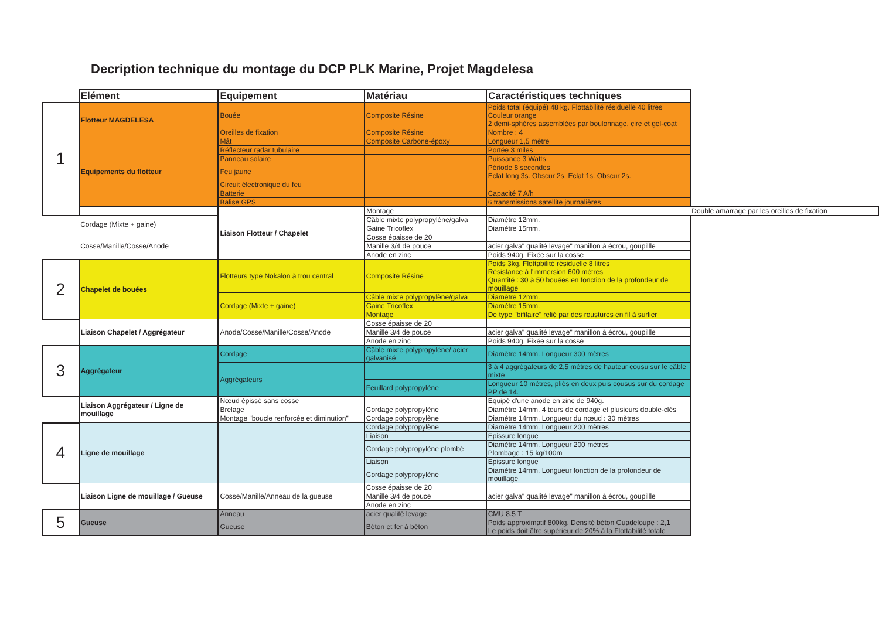Decription technique du montage du DCP PLK Marine, Projet Magdelesa
| | Elément | Equipement | Matériau | Caractéristiques techniques | |
| 1 | Flotteur MAGDELESA | Bouée | Composite Résine | Poids total (équipé) 48 kg. Flottabilité résiduelle 40 litres Couleur orange 2 demi-sphères assemblées par boulonnage, cire et gel-coat | |
| | | Oreilles de fixation | Composite Résine | Nombre : 4 | |
| | Equipements du flotteur | Mât | Composite Carbone-époxy | Longueur 1,5 mètre | |
| | | Réflecteur radar tubulaire | | Portée 3 miles | |
| | | Panneau solaire | | Puissance 3 Watts | |
| | | Feu jaune | | Période 8 secondes Eclat long 3s. Obscur 2s. Eclat 1s. Obscur 2s. | |
| | | Circuit électronique du feu | | | |
| | | Batterie | | Capacité 7 A/h | |
| | | Balise GPS | | 6 transmissions satellite journalières | |
| | | Liaison Flotteur / Chapelet | Montage | | Double amarrage par les oreilles de fixation |
| | Cordage (Mixte + gaine) | | Câble mixte polypropylène/galva | Diamètre 12mm. | |
| | | | Gaine Tricoflex | Diamètre 15mm. | |
| | Cosse/Manille/Cosse/Anode | | Cosse épaisse de 20 | | |
| | | | Manille 3/4 de pouce | acier galva" qualité levage" manillon à écrou, goupillle | |
| | | | Anode en zinc | Poids 940g. Fixée sur la cosse | |
| 2 | Chapelet de bouées | Flotteurs type Nokalon à trou central | Composite Résine | Poids 3kg. Flottabilité résiduelle 8 litres Résistance à l'immersion 600 mètres Quantité : 30 à 50 bouées en fonction de la profondeur de mouillage | |
| | | Cordage (Mixte + gaine) | Câble mixte polypropylène/galva | Diamètre 12mm. | |
| | | | Gaine Tricoflex | Diamètre 15mm. | |
| | | | Montage | De type "bifilaire" relié par des roustures en fil à surlier | |
| | Liaison Chapelet / Aggrégateur | Anode/Cosse/Manille/Cosse/Anode | Cosse épaisse de 20 | | |
| | | | Manille 3/4 de pouce | acier galva" qualité levage" manillon à écrou, goupillle | |
| | | | Anode en zinc | Poids 940g. Fixée sur la cosse | |
| 3 | Aggrégateur | Cordage | Câble mixte polypropylène/ acier galvanisé | Diamètre 14mm. Longueur 300 mètres | |
| | | Aggrégateurs | | 3 à 4 aggrégateurs de 2,5 mètres de hauteur cousu sur le câble mixte | |
| | | | Feuillard polypropylène | Longueur 10 mètres, pliés en deux puis cousus sur du cordage PP de 14. | |
| | Liaison Aggrégateur / Ligne de mouillage | Nœud épissé sans cosse | | Equipé d'une anode en zinc de 940g. | |
| | | Brelage | Cordage polypropylène | Diamètre 14mm. 4 tours de cordage et plusieurs double-clés | |
| | | Montage "boucle renforcée et diminution" | Cordage polypropylène | Diamètre 14mm. Longueur du nœud : 30 mètres | |
| 4 | Ligne de mouillage | | Cordage polypropylène | Diamètre 14mm. Longueur 200 mètres | |
| | | | Liaison | Epissure longue | |
| | | | Cordage polypropylène plombé | Diamètre 14mm. Longueur 200 mètres Plombage : 15 kg/100m | |
| | | | Liaison | Epissure longue | |
| | | | Cordage polypropylène | Diamètre 14mm. Longueur fonction de la profondeur de mouillage | |
| | Liaison Ligne de mouillage / Gueuse | Cosse/Manille/Anneau de la gueuse | Cosse épaisse de 20 | | |
| | | | Manille 3/4 de pouce | acier galva" qualité levage" manillon à écrou, goupillle | |
| | | | Anode en zinc | | |
| 5 | Gueuse | Anneau | acier qualité levage | CMU 8.5 T | |
| | | Gueuse | Béton et fer à béton | Poids approximatif 800kg. Densité béton Guadeloupe : 2,1 Le poids doit être supérieur de 20% à la Flottabilité totale | |